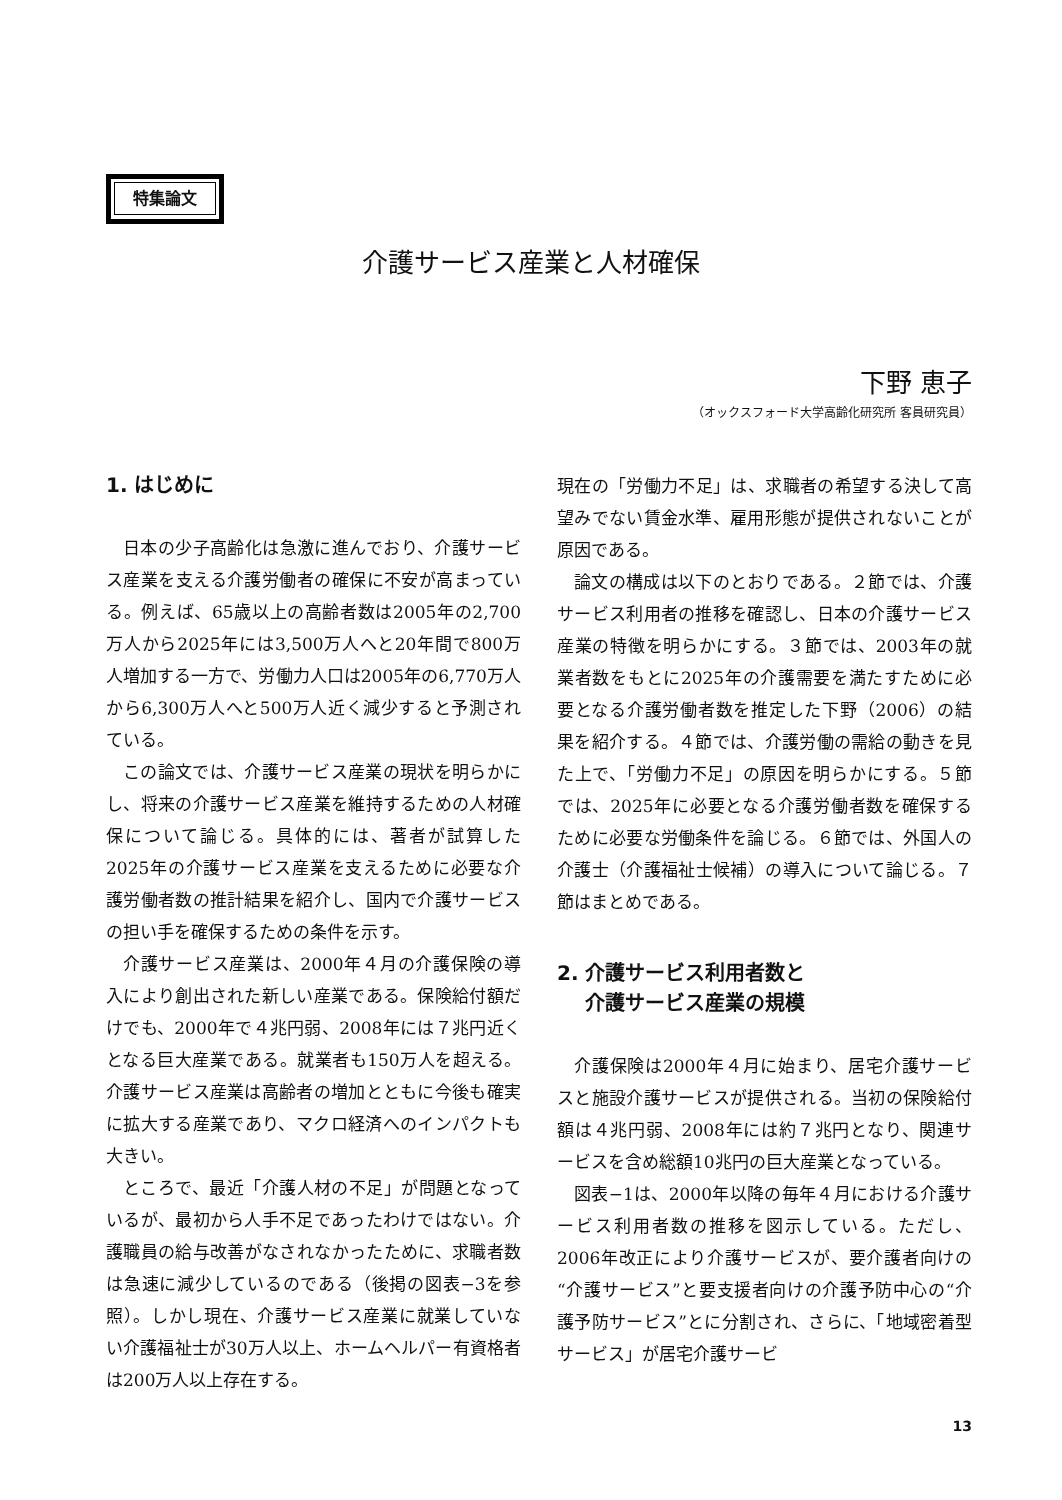特集論文
介護サービス産業と人材確保
下野 恵子
（オックスフォード大学高齢化研究所 客員研究員）
1. はじめに
日本の少子高齢化は急激に進んでおり、介護サービス産業を支える介護労働者の確保に不安が高まっている。例えば、65歳以上の高齢者数は2005年の2,700万人から2025年には3,500万人へと20年間で800万人増加する一方で、労働力人口は2005年の6,770万人から6,300万人へと500万人近く減少すると予測されている。
この論文では、介護サービス産業の現状を明らかにし、将来の介護サービス産業を維持するための人材確保について論じる。具体的には、著者が試算した2025年の介護サービス産業を支えるために必要な介護労働者数の推計結果を紹介し、国内で介護サービスの担い手を確保するための条件を示す。
介護サービス産業は、2000年４月の介護保険の導入により創出された新しい産業である。保険給付額だけでも、2000年で４兆円弱、2008年には７兆円近くとなる巨大産業である。就業者も150万人を超える。介護サービス産業は高齢者の増加とともに今後も確実に拡大する産業であり、マクロ経済へのインパクトも大きい。
ところで、最近「介護人材の不足」が問題となっているが、最初から人手不足であったわけではない。介護職員の給与改善がなされなかったために、求職者数は急速に減少しているのである（後掲の図表−3を参照）。しかし現在、介護サービス産業に就業していない介護福祉士が30万人以上、ホームヘルパー有資格者は200万人以上存在する。
現在の「労働力不足」は、求職者の希望する決して高望みでない賃金水準、雇用形態が提供されないことが原因である。
論文の構成は以下のとおりである。２節では、介護サービス利用者の推移を確認し、日本の介護サービス産業の特徴を明らかにする。３節では、2003年の就業者数をもとに2025年の介護需要を満たすために必要となる介護労働者数を推定した下野（2006）の結果を紹介する。４節では、介護労働の需給の動きを見た上で、「労働力不足」の原因を明らかにする。５節では、2025年に必要となる介護労働者数を確保するために必要な労働条件を論じる。６節では、外国人の介護士（介護福祉士候補）の導入について論じる。７節はまとめである。
2. 介護サービス利用者数と
介護サービス産業の規模
介護保険は2000年４月に始まり、居宅介護サービスと施設介護サービスが提供される。当初の保険給付額は４兆円弱、2008年には約７兆円となり、関連サービスを含め総額10兆円の巨大産業となっている。
図表−1は、2000年以降の毎年４月における介護サービス利用者数の推移を図示している。ただし、2006年改正により介護サービスが、要介護者向けの“介護サービス”と要支援者向けの介護予防中心の“介護予防サービス”とに分割され、さらに、「地域密着型サービス」が居宅介護サービ
13